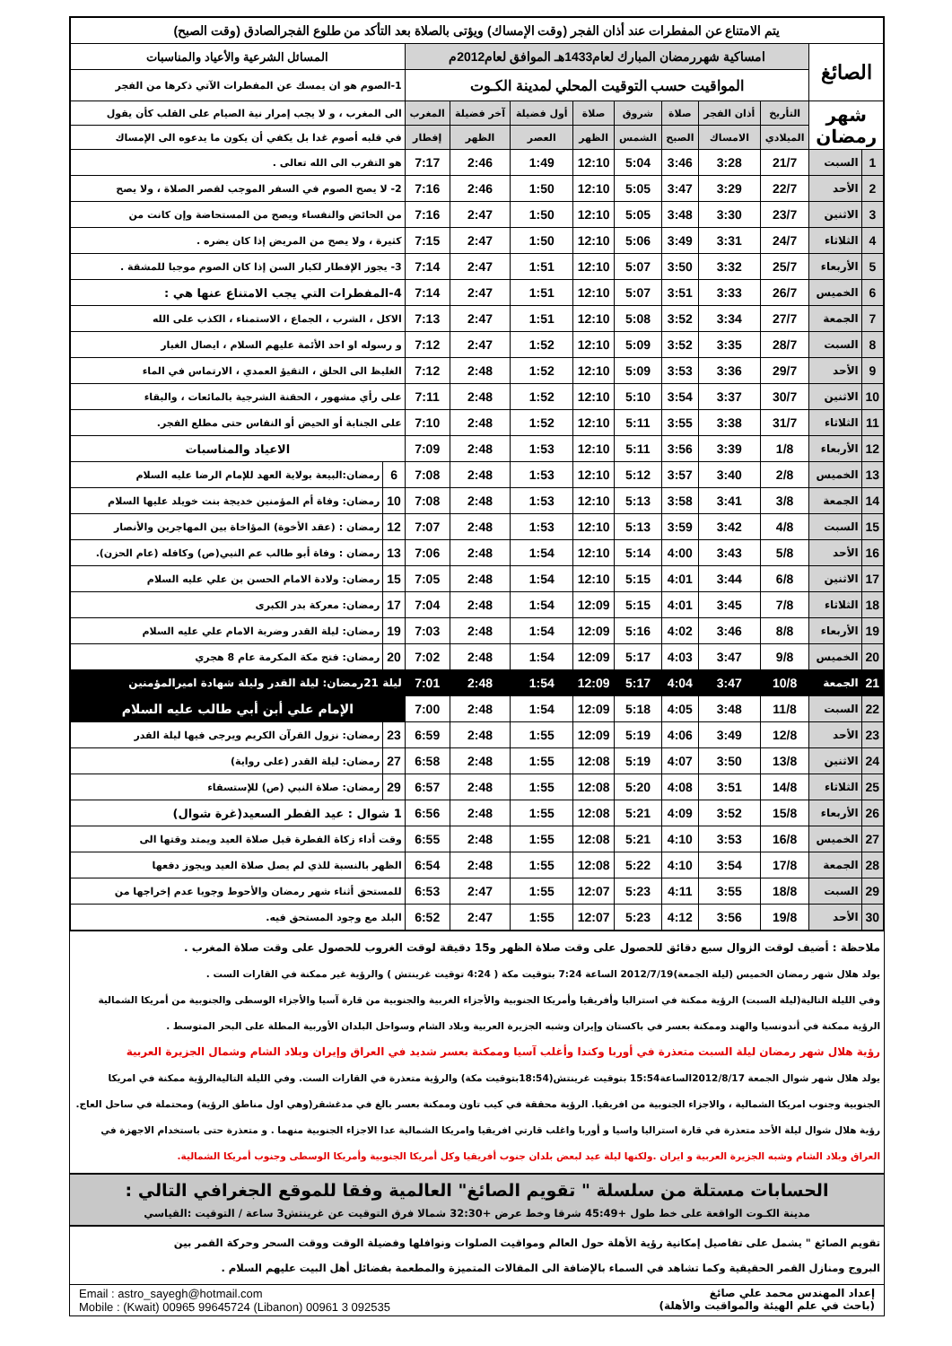| يتم الامتناع عن المفطرات عند أذان الفجر (وقت الإمساك) ويؤتى بالصلاة بعد التأكد من طلوع الفجرالصادق (وقت الصبح) | | | | | | | | | | | |
| الصائغ | | امساكية شهررمضان المبارك لعام1433هـ الموافق لعام2012م | | | | | | | | المسائل الشرعية والأعياد والمناسبات | |
| | | المواقيت حسب التوقيت المحلي لمدينة الكـوت | | | | | | | | 1-الصوم هو ان يمسك عن المفطرات الآتي ذكرها من الفجر | |
| شهر رمضان | | التأريخ | أذان الفجر | صلاة | شروق | صلاة | أول فضيلة | آخر فضيلة | المغرب | الى المغرب ، و لا يجب إمرار نية الصيام على القلب كأن يقول | |
| | | الميلادي | الامساك | الصبح | الشمس | الظهر | العصر | الظهر | إفطار | في قلبه أصوم غدا بل يكفي أن يكون ما يدعوه الى الإمساك | |
| 1 | السبت | 21/7 | 3:28 | 3:46 | 5:04 | 12:10 | 1:49 | 2:46 | 7:17 | هو التقرب الى الله تعالى . | |
| 2 | الأحد | 22/7 | 3:29 | 3:47 | 5:05 | 12:10 | 1:50 | 2:46 | 7:16 | 2- لا يصح الصوم في السفر الموجب لقصر الصلاة ، ولا يصح | |
| 3 | الاثنين | 23/7 | 3:30 | 3:48 | 5:05 | 12:10 | 1:50 | 2:47 | 7:16 | من الحائض والنفساء ويصح من المستحاضة وإن كانت من | |
| 4 | الثلاثاء | 24/7 | 3:31 | 3:49 | 5:06 | 12:10 | 1:50 | 2:47 | 7:15 | كثيرة ، ولا يصح من المريض إذا كان يضره . | |
| 5 | الأربعاء | 25/7 | 3:32 | 3:50 | 5:07 | 12:10 | 1:51 | 2:47 | 7:14 | 3- يجوز الإفطار لكبار السن إذا كان الصوم موجبا للمشقة . | |
| 6 | الخميس | 26/7 | 3:33 | 3:51 | 5:07 | 12:10 | 1:51 | 2:47 | 7:14 | 4-المفطرات التي يجب الامتناع عنها هي : | |
| 7 | الجمعة | 27/7 | 3:34 | 3:52 | 5:08 | 12:10 | 1:51 | 2:47 | 7:13 | الاكل ، الشرب ، الجماع ، الاستمناء ، الكذب على الله | |
| 8 | السبت | 28/7 | 3:35 | 3:52 | 5:09 | 12:10 | 1:52 | 2:47 | 7:12 | و رسوله او احد الأئمة عليهم السلام ، ايصال الغبار | |
| 9 | الأحد | 29/7 | 3:36 | 3:53 | 5:09 | 12:10 | 1:52 | 2:48 | 7:12 | الغليظ الى الحلق ، التقيؤ العمدي ، الارتماس في الماء | |
| 10 | الاثنين | 30/7 | 3:37 | 3:54 | 5:10 | 12:10 | 1:52 | 2:48 | 7:11 | على رأي مشهور ، الحقنة الشرجية بالمائعات ، والبقاء | |
| 11 | الثلاثاء | 31/7 | 3:38 | 3:55 | 5:11 | 12:10 | 1:52 | 2:48 | 7:10 | على الجنابة أو الحيض أو النفاس حتى مطلع الفجر. | |
| 12 | الأربعاء | 1/8 | 3:39 | 3:56 | 5:11 | 12:10 | 1:53 | 2:48 | 7:09 | الاعياد والمناسبات | |
| 13 | الخميس | 2/8 | 3:40 | 3:57 | 5:12 | 12:10 | 1:53 | 2:48 | 7:08 | 6 | رمضان:البيعة بولاية العهد للإمام الرضا عليه السلام |
| 14 | الجمعة | 3/8 | 3:41 | 3:58 | 5:13 | 12:10 | 1:53 | 2:48 | 7:08 | 10 | رمضان: وفاة أم المؤمنين خديجة بنت خويلد عليها السلام |
| 15 | السبت | 4/8 | 3:42 | 3:59 | 5:13 | 12:10 | 1:53 | 2:48 | 7:07 | 12 | رمضان : (عقد الأخوة) المؤاخاة بين المهاجرين والأنصار |
| 16 | الأحد | 5/8 | 3:43 | 4:00 | 5:14 | 12:10 | 1:54 | 2:48 | 7:06 | 13 | رمضان : وفاة أبو طالب عم النبي(ص) وكافله (عام الحزن). |
| 17 | الاثنين | 6/8 | 3:44 | 4:01 | 5:15 | 12:10 | 1:54 | 2:48 | 7:05 | 15 | رمضان: ولادة الامام الحسن بن علي عليه السلام |
| 18 | الثلاثاء | 7/8 | 3:45 | 4:01 | 5:15 | 12:09 | 1:54 | 2:48 | 7:04 | 17 | رمضان: معركة بدر الكبرى |
| 19 | الأربعاء | 8/8 | 3:46 | 4:02 | 5:16 | 12:09 | 1:54 | 2:48 | 7:03 | 19 | رمضان: ليلة القدر وضربة الامام علي عليه السلام |
| 20 | الخميس | 9/8 | 3:47 | 4:03 | 5:17 | 12:09 | 1:54 | 2:48 | 7:02 | 20 | رمضان: فتح مكة المكرمة عام 8 هجري |
| 21 | الجمعة | 10/8 | 3:47 | 4:04 | 5:17 | 12:09 | 1:54 | 2:48 | 7:01 | ليلة 21رمضان: ليلة القدر وليلة شهادة اميرالمؤمنين | |
| 22 | السبت | 11/8 | 3:48 | 4:05 | 5:18 | 12:09 | 1:54 | 2:48 | 7:00 | الإمام علي أبن أبي طالب عليه السلام | |
| 23 | الأحد | 12/8 | 3:49 | 4:06 | 5:19 | 12:09 | 1:55 | 2:48 | 6:59 | 23 | رمضان: نزول القرآن الكريم ويرجى فيها ليلة القدر |
| 24 | الاثنين | 13/8 | 3:50 | 4:07 | 5:19 | 12:08 | 1:55 | 2:48 | 6:58 | 27 | رمضان: ليلة القدر (على رواية) |
| 25 | الثلاثاء | 14/8 | 3:51 | 4:08 | 5:20 | 12:08 | 1:55 | 2:48 | 6:57 | 29 | رمضان: صلاة النبي (ص) للإستسقاء |
| 26 | الأربعاء | 15/8 | 3:52 | 4:09 | 5:21 | 12:08 | 1:55 | 2:48 | 6:56 | 1 شوال : عيد الفطر السعيد(غرة شوال) | |
| 27 | الخميس | 16/8 | 3:53 | 4:10 | 5:21 | 12:08 | 1:55 | 2:48 | 6:55 | وقت أداء زكاة الفطرة قبل صلاة العيد ويمتد وقتها الى | |
| 28 | الجمعة | 17/8 | 3:54 | 4:10 | 5:22 | 12:08 | 1:55 | 2:48 | 6:54 | الظهر بالنسبة للذي لم يصل صلاة العيد ويجوز دفعها | |
| 29 | السبت | 18/8 | 3:55 | 4:11 | 5:23 | 12:07 | 1:55 | 2:47 | 6:53 | للمستحق أثناء شهر رمضان والأحوط وجوبا عدم إخراجها من | |
| 30 | الأحد | 19/8 | 3:56 | 4:12 | 5:23 | 12:07 | 1:55 | 2:47 | 6:52 | البلد مع وجود المستحق فيه. | |
ملاحظة : أضيف لوقت الزوال سبع دقائق للحصول على وقت صلاة الظهر و15 دقيقة لوقت الغروب للحصول على وقت صلاة المغرب .
يولد هلال شهر رمضان الخميس (ليلة الجمعة)2012/7/19 الساعة 7:24 بتوقيت مكة ( 4:24 توقيت غرينتش ) والرؤية غير ممكنة في القارات الست .
وفي الليلة التالية(ليلة السبت) الرؤية ممكنة في استراليا وأفريقيا وأمريكا الجنوبية والأجزاء الغربية والجنوبية من قارة آسيا والأجزاء الوسطى والجنوبية من أمريكا الشمالية
الرؤية ممكنة في أندونسيا والهند وممكنة بعسر في باكستان وإيران وشبه الجزيرة العربية وبلاد الشام وسواحل البلدان الأوربية المطلة على البحر المتوسط .
رؤية هلال شهر رمضان ليلة السبت متعذرة في أوربا وكندا وأغلب آسيا وممكنة بعسر شديد في العراق وإيران وبلاد الشام وشمال الجزيرة العربية
يولد هلال شهر شوال الجمعة 2012/8/17الساعة15:54 بتوقيت غرينتش(18:54بتوقيت مكة) والرؤية متعذرة في القارات الست. وفي الليلة التاليةالرؤية ممكنة في امريكا
الجنوبية وجنوب امريكا الشمالية ، والاجزاء الجنوبية من افريقيا. الرؤية محققة في كيب تاون وممكنة بعسر بالغ في مدغشقر(وهي اول مناطق الرؤية) ومحتملة في ساحل العاج.
رؤية هلال شوال ليلة الأحد متعذرة في قارة استراليا واسيا و أوربا واغلب قارتي افريقيا وامريكا الشمالية عدا الاجزاء الجنوبية منهما . و متعذرة حتى باستخدام الاجهزة في
العراق وبلاد الشام وشبه الجزيرة العربية و ايران .ولكنها ليلة عيد لبعض بلدان جنوب أفريقيا وكل أمريكا الجنوبية وأمريكا الوسطى وجنوب أمريكا الشمالية.
الحسابات مستلة من سلسلة " تقويم الصائغ" العالمية وفقا للموقع الجغرافي التالي :
مدينة الكـوت الواقعة على خط طول +45:49 شرقا وخط عرض +32:30 شمالا فرق التوقيت عن غرينتش3 ساعة / التوقيت :القياسي
تقويم الصائغ " يشمل على تفاصيل إمكانية رؤية الأهلة حول العالم ومواقيت الصلوات ونوافلها وفضيلة الوقت ووقت السحر وحركة القمر بين
البروج ومنازل القمر الحقيقية وكما تشاهد في السماء بالإضافة الى المقالات المتميزة والمطعمة بفضائل أهل البيت عليهم السلام .
إعداد المهندس محمد علي صائغ
(باحث في علم الهيئة والمواقيت والأهلة)
Email : astro_sayegh@hotmail.com
Mobile : (Kwait) 00965 99645724 (Libanon) 00961 3 092535